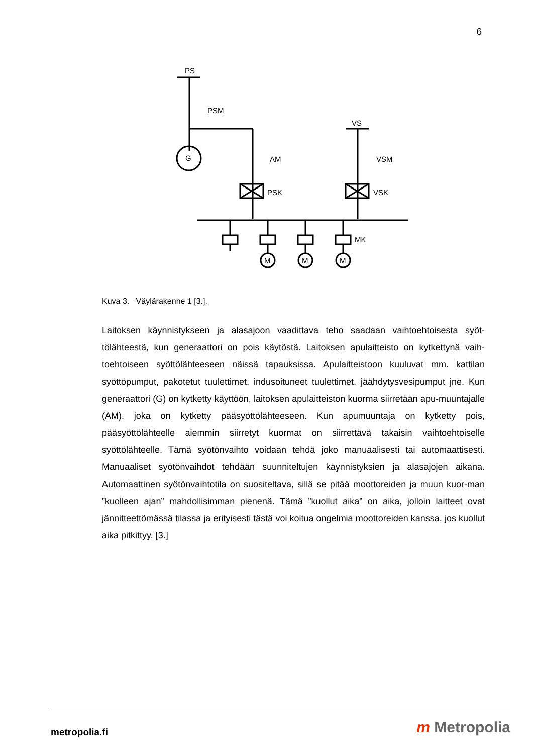6
PS
PSM
G
VS
AM
VSM
PSK
VSK
MK
M
M
M
Kuva 3. Väylärakenne 1 [3.].
Laitoksen käynnistykseen ja alasajoon vaadittava teho saadaan vaihtoehtoisesta syöt-tölähteestä, kun generaattori on pois käytöstä. Laitoksen apulaitteisto on kytkettynä vaih-toehtoiseen syöttölähteeseen näissä tapauksissa. Apulaitteistoon kuuluvat mm. kattilan syöttöpumput, pakotetut tuulettimet, indusoituneet tuulettimet, jäähdytysvesipumput jne. Kun generaattori (G) on kytketty käyttöön, laitoksen apulaitteiston kuorma siirretään apu-muuntajalle (AM), joka on kytketty pääsyöttölähteeseen. Kun apumuuntaja on kytketty pois, pääsyöttölähteelle aiemmin siirretyt kuormat on siirrettävä takaisin vaihtoehtoiselle syöttölähteelle. Tämä syötönvaihto voidaan tehdä joko manuaalisesti tai automaattisesti. Manuaaliset syötönvaihdot tehdään suunniteltujen käynnistyksien ja alasajojen aikana. Automaattinen syötönvaihtotila on suositeltava, sillä se pitää moottoreiden ja muun kuor-man ”kuolleen ajan” mahdollisimman pienenä. Tämä ”kuollut aika” on aika, jolloin laitteet ovat jännitteettömässä tilassa ja erityisesti tästä voi koitua ongelmia moottoreiden kanssa, jos kuollut aika pitkittyy. [3.]
metropolia.fi m Metropolia